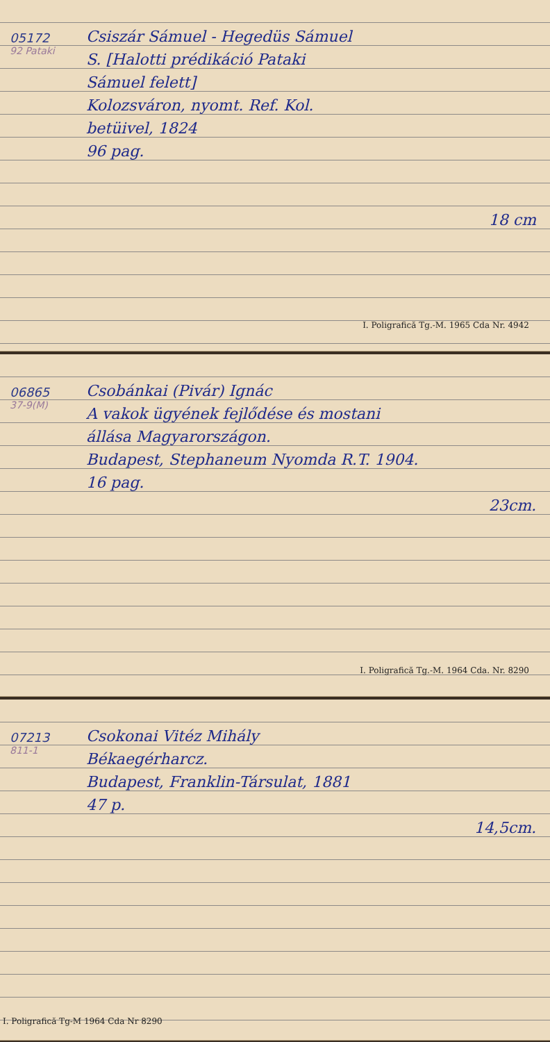05172
92 Pataki
Csiszár Sámuel - Hegedüs Sámuel
S. [Halotti prédikáció Pataki
Sámuel felett]
Kolozsváron, nyomt. Ref. Kol.
betüivel, 1824
96 pag.
18 cm
I. Poligrafică Tg.-M. 1965 Cda Nr. 4942
06865
37-9(M)
Csobánkai (Pivár) Ignác
A vakok ügyének fejlődése és mostani
állása Magyarországon.
Budapest, Stephaneum Nyomda R.T. 1904.
16 pag.
23cm.
I. Poligrafică Tg.-M. 1964 Cda. Nr. 8290
07213
811-1
Csokonai Vitéz Mihály
Békaegérharcz.
Budapest, Franklin-Társulat, 1881
47 p.
14,5cm.
I. Poligrafică Tg-M 1964 Cda Nr 8290